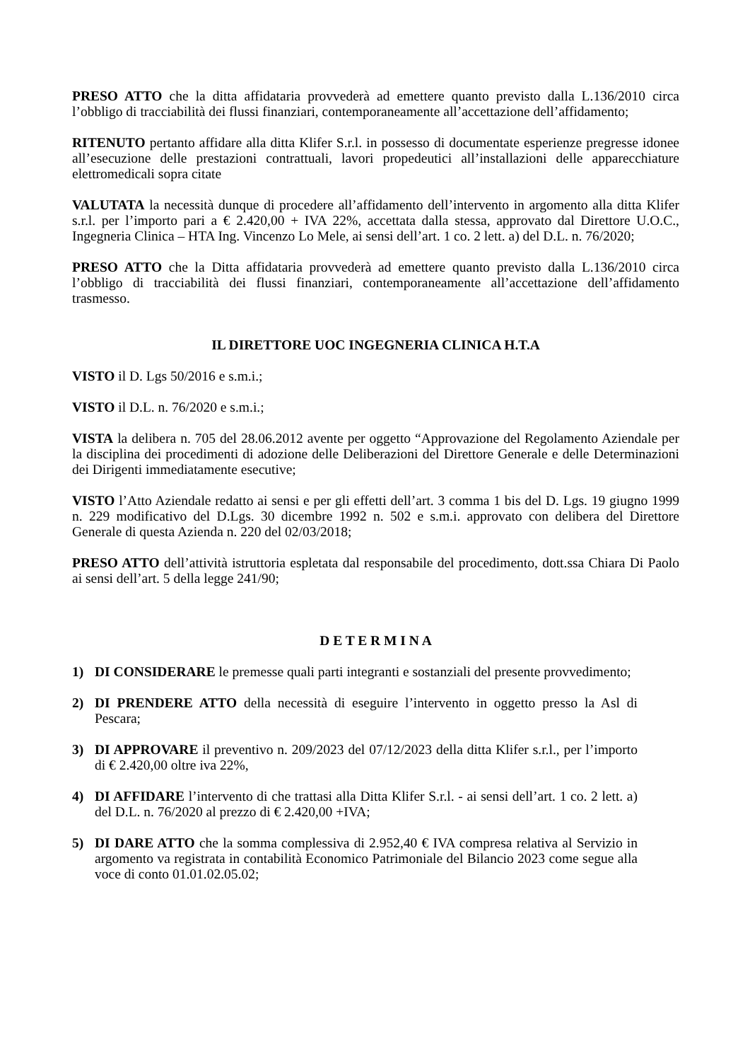PRESO ATTO che la ditta affidataria provvederà ad emettere quanto previsto dalla L.136/2010 circa l’obbligo di tracciabilità dei flussi finanziari, contemporaneamente all’accettazione dell’affidamento;
RITENUTO pertanto affidare alla ditta Klifer S.r.l. in possesso di documentate esperienze pregresse idonee all’esecuzione delle prestazioni contrattuali, lavori propedeutici all’installazioni delle apparecchiature elettromedicali sopra citate
VALUTATA la necessità dunque di procedere all’affidamento dell’intervento in argomento alla ditta Klifer s.r.l. per l’importo pari a € 2.420,00 + IVA 22%, accettata dalla stessa, approvato dal Direttore U.O.C., Ingegneria Clinica – HTA Ing. Vincenzo Lo Mele, ai sensi dell’art. 1 co. 2 lett. a) del D.L. n. 76/2020;
PRESO ATTO che la Ditta affidataria provvederà ad emettere quanto previsto dalla L.136/2010 circa l’obbligo di tracciabilità dei flussi finanziari, contemporaneamente all’accettazione dell’affidamento trasmesso.
IL DIRETTORE UOC INGEGNERIA CLINICA H.T.A
VISTO il D. Lgs 50/2016 e s.m.i.;
VISTO il D.L. n. 76/2020 e s.m.i.;
VISTA la delibera n. 705 del 28.06.2012 avente per oggetto “Approvazione del Regolamento Aziendale per la disciplina dei procedimenti di adozione delle Deliberazioni del Direttore Generale e delle Determinazioni dei Dirigenti immediatamente esecutive;
VISTO l’Atto Aziendale redatto ai sensi e per gli effetti dell’art. 3 comma 1 bis del D. Lgs. 19 giugno 1999 n. 229 modificativo del D.Lgs. 30 dicembre 1992 n. 502 e s.m.i. approvato con delibera del Direttore Generale di questa Azienda n. 220 del 02/03/2018;
PRESO ATTO dell’attività istruttoria espletata dal responsabile del procedimento, dott.ssa Chiara Di Paolo ai sensi dell’art. 5 della legge 241/90;
D E T E R M I N A
1) DI CONSIDERARE le premesse quali parti integranti e sostanziali del presente provvedimento;
2) DI PRENDERE ATTO della necessità di eseguire l’intervento in oggetto presso la Asl di Pescara;
3) DI APPROVARE il preventivo n. 209/2023 del 07/12/2023 della ditta Klifer s.r.l., per l’importo di € 2.420,00 oltre iva 22%,
4) DI AFFIDARE l’intervento di che trattasi alla Ditta Klifer S.r.l. - ai sensi dell’art. 1 co. 2 lett. a) del D.L. n. 76/2020 al prezzo di € 2.420,00 +IVA;
5) DI DARE ATTO che la somma complessiva di 2.952,40 € IVA compresa relativa al Servizio in argomento va registrata in contabilità Economico Patrimoniale del Bilancio 2023 come segue alla voce di conto 01.01.02.05.02;